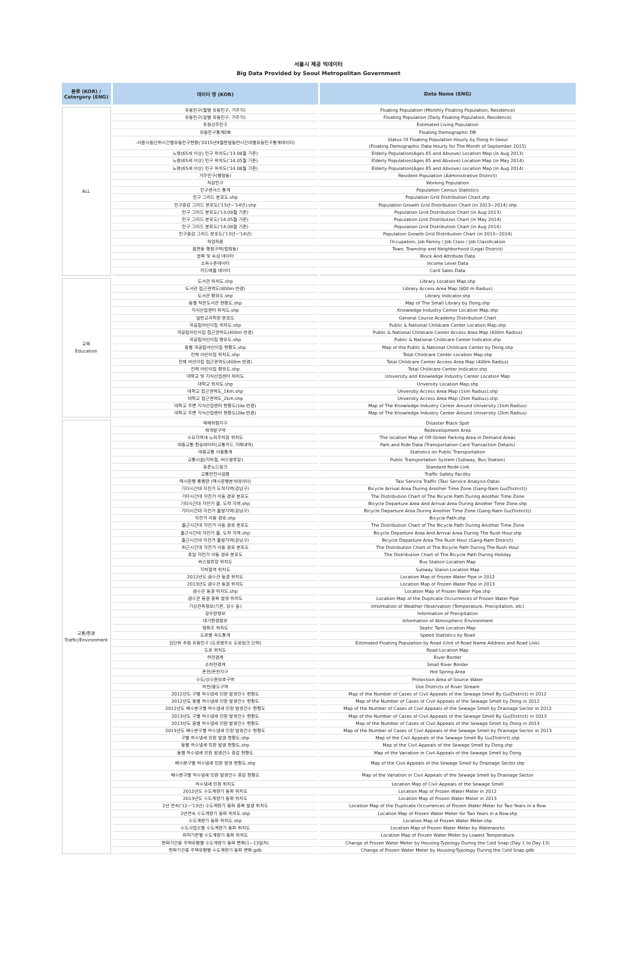서울시 제공 빅데이터
Big Data Provided by Seoul Metropolitan Government
| 분류 (KOR) / Catergory (ENG) | 데이터 명 (KOR) | Data Name (ENG) |
| --- | --- | --- |
| ALL | 유동인구(월별 유동인구, 거주지) | Floating Population (Monthly Floating Population, Residence) |
| | 유동인구(일별 유동인구, 거주지) | Floating Population (Daily Floating Population, Residence) |
| | 추정상주인구 | Estimated Living Population |
| | 유동인구통계DB | Floating Demographic DB |
| | -서울시동단위시간별유동인구현황('2015년9월한달동안시간대별유동인구통계데이터) | Status Of Floating Population Hourly by Dong In Seoul (Floating Demographic Data Hourly for The Month of September 2015) |
| | 노령(65세 이상) 인구 위치도('13.08월 기준) | Elderly Population(Ages 65 and Abvove) Location Map (in Aug 2013) |
| | 노령(65세 이상) 인구 위치도('14.05월 기준) | Elderly Population(Ages 65 and Abvove) Location Map (in May 2014) |
| | 노령(65세 이상) 인구 위치도('14.08월 기준) | Elderly Population(Ages 65 and Abvove) Location Map (in Aug 2014) |
| | 거주인구(행정동) | Resident Population (Administrative District) |
| | 직장인구 | Working Population |
| | 인구센서스 통계 | Population Census Statistics |
| | 인구 그리드 분포도.shp | Population Grid Distribution Chart.shp |
| | 인구증감 그리드 분포도('13년~'14년).shp | Population Growth Grid Distribution Chart (in 2013~2014).shp |
| | 인구 그리드 분포도('13.08월 기준) | Population Grid Distribution Chart (in Aug 2013) |
| | 인구 그리드 분포도('14.05월 기준) | Population Grid Distribution Chart (in May 2014) |
| | 인구 그리드 분포도('14.08월 기준) | Population Grid Distribution Chart (in Aug 2014) |
| | 인구증감 그리드 분포도('13년~'14년) | Population Growth Grid Distribution Chart (in 2013~2014) |
| | 직업직종 | Occupation, Job Family / Job Class / Job Classfication |
| | 읍면동 행정구역(법정동) | Town, Township and Neighborhood (Legal District) |
| | 블록 및 속성 데이터 | Block And Attribute Data |
| | 소득수준데이터 | Income Level Data |
| | 카드매출 데이터 | Card Sales Data |
| 교육 Education | 도서관 위치도.shp | Library Location Map.shp |
| | 도서관 접근권역도(800m 반경) | Library Access Area Map (800 m Radius) |
| | 도서관 향유도.shp | Library Indicator.shp |
| | 동별 작은도서관 현황도.shp | Map of The Small Library by Dong.shp |
| | 지식산업센터 위치도.shp | Knowledge Industry Center Location Map.shp |
| | 일반교과학원 분포도 | General Course Academy Distribution Chart |
| | 국공립어린이집 위치도.shp | Public & National Childcare Center Location Map.shp |
| | 국공립어린이집 접근권역도(400m 반경) | Public & National Childcare Center Access Area Map (400m Radius) |
| | 국공립어린이집 향유도.shp | Public & National Childcare Center Indicator.shp |
| | 동별 국공립어린이집 현황도.shp | Map of the Public & National Childcare Center by Dong.shp |
| | 전체 어린이집 위치도.shp | Total Childcare Center Location Map.shp |
| | 전체 어린이집 접근권역도(400m 반경) | Total Childcare Center Access Area Map (400m Radius) |
| | 전체 어린이집 향유도.shp | Total Childcare Center Indicator.shp |
| | 대학교 및 지식산업센터 위치도 | University and Knowledge Industry Center Location Map |
| | 대학교 위치도.shp | Unversity Location Map.shp |
| | 대학교 접근권역도_1Km.shp | Unversity Access Area Map (1km Radius).shp |
| | 대학교 접근권역도_2km.shp | Unversity Access Area Map (2km Radius).shp |
| | 대학교 주변 지식산업센터 현황도(1㎞ 반경) | Map of The Knowledge Industry Center Around University (1km Radius) |
| | 대학교 주변 지식산업센터 현황도(2㎞ 반경) | Map of The Knowledge Industry Center Around University (2km Radius) |
| 교통/환경 Traffic/Environment | 재해위험지구 | Disaster Black Spot |
| | 재개발구역 | Redevelopment Area |
| | 수요지역내 노외주차장 위치도 | The location Map of Off-Street Parking Area in Demand Areas |
| | 대중교통 환승데이터(교통카드 거래내역) | Park and Ride Data (Transportation Card Transaction Details) |
| | 대중교통 이용통계 | Statistics on Public Transportation |
| | 교통시설(지하철, 버스정류장) | Public Transportation System (Subway, Bus Station) |
| | 표준노드링크 | Standard Node Link |
| | 교통안전시설물 | Traffic Safety Facility |
| | 택시운행 통행량 (택시운행분석데이터) | Taxi Service Traffic (Taxi Service Analysis Data) |
| | 기타시간대 자전거 도착지역(강남구) | Bicycle Arrival Area During Another Time Zone (Gang-Nam Gu(District)) |
| | 기타시간대 자전거 이동 경로 분포도 | The Distribution Chart of The Bicycle Path During Another Time Zone |
| | 기타시간대 자전거 출, 도착 지역.shp | Bicycle Departure Area And Arrival Area During Another Time Zone.shp |
| | 기타시간대 자전거 출발지역(강남구) | Bicycle Departure Area During Another Time Zone (Gang-Nam Gu(District)) |
| | 자전거 이동 경로.shp | Bicycle Path.shp |
| | 출근시간대 자전거 이동 경로 분포도 | The Distribution Chart of The Bicycle Path During Another Time Zone |
| | 출근시간대 자전거 출, 도착 지역.shp | Bicycle Departure Area And Arrival Area During The Rush Hour.shp |
| | 출근시간대 자전거 출발지역(강남구) | Bicycle Departure Area The Rush Hour (Gang-Nam District) |
| | 퇴근시간대 자전거 이동 경로 분포도 | The Distribution Chart of The Bicycle Path During The Rush Hour |
| | 휴일 자전거 이동 경로 분포도 | The Distribution Chart of The Bicycle Path During Holiday |
| | 버스정류장 위치도 | Bus Station Location Map |
| | 지하철역 위치도 | Subway Staion Location Map |
| | 2012년도 급수관 동결 위치도 | Location Map of Frozen Water Pipe in 2012 |
| | 2013년도 급수관 동결 위치도 | Location Map of Frozen Water Pipe in 2013 |
| | 급수관 동결 위치도.shp | Location Map of Frozen Water Pipe.shp |
| | 급수관 동결 중복 발생 위치도 | Location Map of the Duplicate Occurrences of Frozen Water Pipe |
| | 기상관측정보(기온, 강수 등) | Information of Weather Observation (Temperature, Precipitation, etc) |
| | 강우량정보 | Information of Precipitation |
| | 대기환경정보 | Information of Atmospheric Environment |
| | 정화조 위치도 | Septic Tank Location Map |
| | 도로별 속도통계 | Speed Statistics by Road |
| | 길단위 추정 유동인구 (도로명주소 도로링크 단위) | Estimated Floating Population by Road (Unit of Road Name Address and Road Link) |
| | 도로 위치도 | Road Location Map |
| | 하천경계 | River Border |
| | 소하천경계 | Small River Border |
| | 온천/온천지구 | Hot Spring Area |
| | 수도/상수원보호구역 | Protection Area of Source Water |
| | 하천/용도구역 | Use Districts of River Stream |
| | 2012년도 구별 하수냄새 민원 발생건수 현황도 | Map of the Number of Cases of Civil Appeals of the Sewage Smell By Gu(District) in 2012 |
| | 2012년도 동별 하수냄새 민원 발생건수 현황도 | Map of the Number of Cases of Civil Appeals of the Sewage Smell by Dong in 2012 |
| | 2012년도 배수분구별 하수냄새 민원 발생건수 현황도 | Map of the Number of Cases of Civil Appeals of the Sewage Smell by Drainage Sector in 2012 |
| | 2013년도 구별 하수냄새 민원 발생건수 현황도 | Map of the Number of Cases of Civil Appeals of the Sewage Smell By Gu(District) in 2013 |
| | 2013년도 동별 하수냄새 민원 발생건수 현황도 | Map of the Number of Cases of Civil Appeals of the Sewage Smell by Dong in 2013 |
| | 2013년도 배수분구별 하수냄새 민원 발생건수 현황도 | Map of the Number of Cases of Civil Appeals of the Sewage Smell by Drainage Sector in 2013 |
| | 구별 하수냄새 민원 발생 현황도.shp | Map of the Civil Appeals of the Sewage Smell By Gu(District).shp |
| | 동별 하수냄새 민원 발생 현황도.shp | Map of the Civil Appeals of the Sewage Smell by Dong.shp |
| | 동별 하수냄새 민원 발생건수 증감 현황도 | Map of the Variation in Civil Appeals of the Sewage Smell by Dong |
| | 배수분구별 하수냄새 민원 발생 현황도.shp | Map of the Civil Appeals of the Sewage Smell by Drainage Sector.shp |
| | 배수분구별 하수냄새 민원 발생건수 증감 현황도 | Map of the Variation in Civil Appeals of the Sewage Smell by Drainage Sector |
| | 하수냄새 민원 위치도 | Location Map of Civil Appeals of the Sewage Smell |
| | 2012년도 수도계량기 동파 위치도 | Location Map of Frozen Water Meter in 2012 |
| | 2013년도 수도계량기 동파 위치도 | Location Map of Frozen Water Meter in 2013 |
| | 2년 연속('12~'13년) 수도계량기 동파 중복 발생 위치도 | Location Map of the Duplicate Occurrences of Frozen Water Meter for Two Years in a Row |
| | 2년연속 수도계량기 동파 위치도.shp | Location Map of Frozen Water Meter for Two Years in a Row.shp |
| | 수도계량기 동파 위치도.shp | Location Map of Frozen Water Meter.shp |
| | 수도사업소별 수도계량기 동파 위치도 | Location Map of Frozen Water Meter by Waterworks |
| | 최저기온별 수도계량기 동파 위치도 | Location Map of Frozen Water Meter by Lowest Temperature |
| | 한파기간중 주택유형별 수도계량기 동파 변화(1~13일차) | Change of Frozen Water Meter by Housing-Typology During the Cold Snap (Day 1 to Day 13) |
| | 한파기간중 주택유형별 수도계량기 동파 변화.gdb | Change of Frozen Water Meter by Housing-Typology During the Cold Snap.gdb |